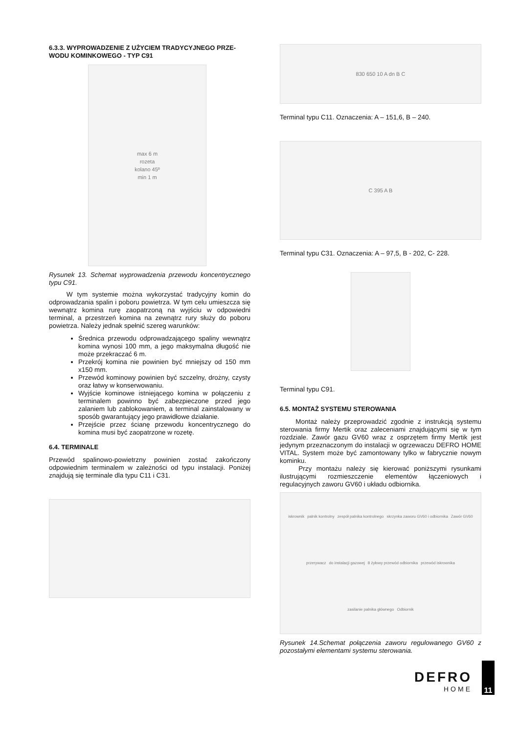6.3.3. WYPROWADZENIE Z UŻYCIEM TRADYCYJNEGO PRZE-
WODU KOMINKOWEGO - TYP C91
max 6 m
rozeta
kolano 45º
min 1 m
Rysunek 13. Schemat wyprowadzenia przewodu koncentrycznego typu C91.
W tym systemie można wykorzystać tradycyjny komin do odprowadzania spalin i poboru powietrza. W tym celu umieszcza się wewnątrz komina rurę zaopatrzoną na wyjściu w odpowiedni terminal, a przestrzeń komina na zewnątrz rury służy do poboru powietrza. Należy jednak spełnić szereg warunków:
Średnica przewodu odprowadzającego spaliny wewnątrz komina wynosi 100 mm, a jego maksymalna długość nie może przekraczać 6 m.
Przekrój komina nie powinien być mniejszy od 150 mm x150 mm.
Przewód kominowy powinien być szczelny, drożny, czysty oraz łatwy w konserwowaniu.
Wyjście kominowe istniejącego komina w połączeniu z terminalem powinno być zabezpieczone przed jego zalaniem lub zablokowaniem, a terminal zainstalowany w sposób gwarantujący jego prawidłowe działanie.
Przejście przez ścianę przewodu koncentrycznego do komina musi być zaopatrzone w rozetę.
6.4. TERMINALE
Przewód spalinowo-powietrzny powinien zostać zakończony odpowiednim terminalem w zależności od typu instalacji. Poniżej znajdują się terminale dla typu C11 i C31.
830 650 10 A dn B C
Terminal typu C11. Oznaczenia: A – 151,6, B – 240.
C 395 A B
Terminal typu C31. Oznaczenia: A – 97,5, B - 202, C- 228.
Terminal typu C91.
6.5. MONTAŻ SYSTEMU STEROWANIA
Montaż należy przeprowadzić zgodnie z instrukcją systemu sterowania firmy Mertik oraz zaleceniami znajdującymi się w tym rozdziale. Zawór gazu GV60 wraz z osprzętem firmy Mertik jest jedynym przeznaczonym do instalacji w ogrzewaczu DEFRO HOME VITAL. System może być zamontowany tylko w fabrycznie nowym kominku.
Przy montażu należy się kierować poniższymi rysunkami ilustrującymi rozmieszczenie elementów łączeniowych i regulacyjnych zaworu GV60 i układu odbiornika.
iskrownik palnik kontrolny zespół palnika kontrolnego skrzynka zaworu GV60 i odbiornika Zawór GV60 przerywacz do instalacji gazowej 8 żyłowy przewód odbiornika przewód iskrownika zasilanie palnika głównego Odbiornik
Rysunek 14.Schemat połączenia zaworu regulowanego GV60 z pozostałymi elementami systemu sterowania.
DEFRO
HOME
11